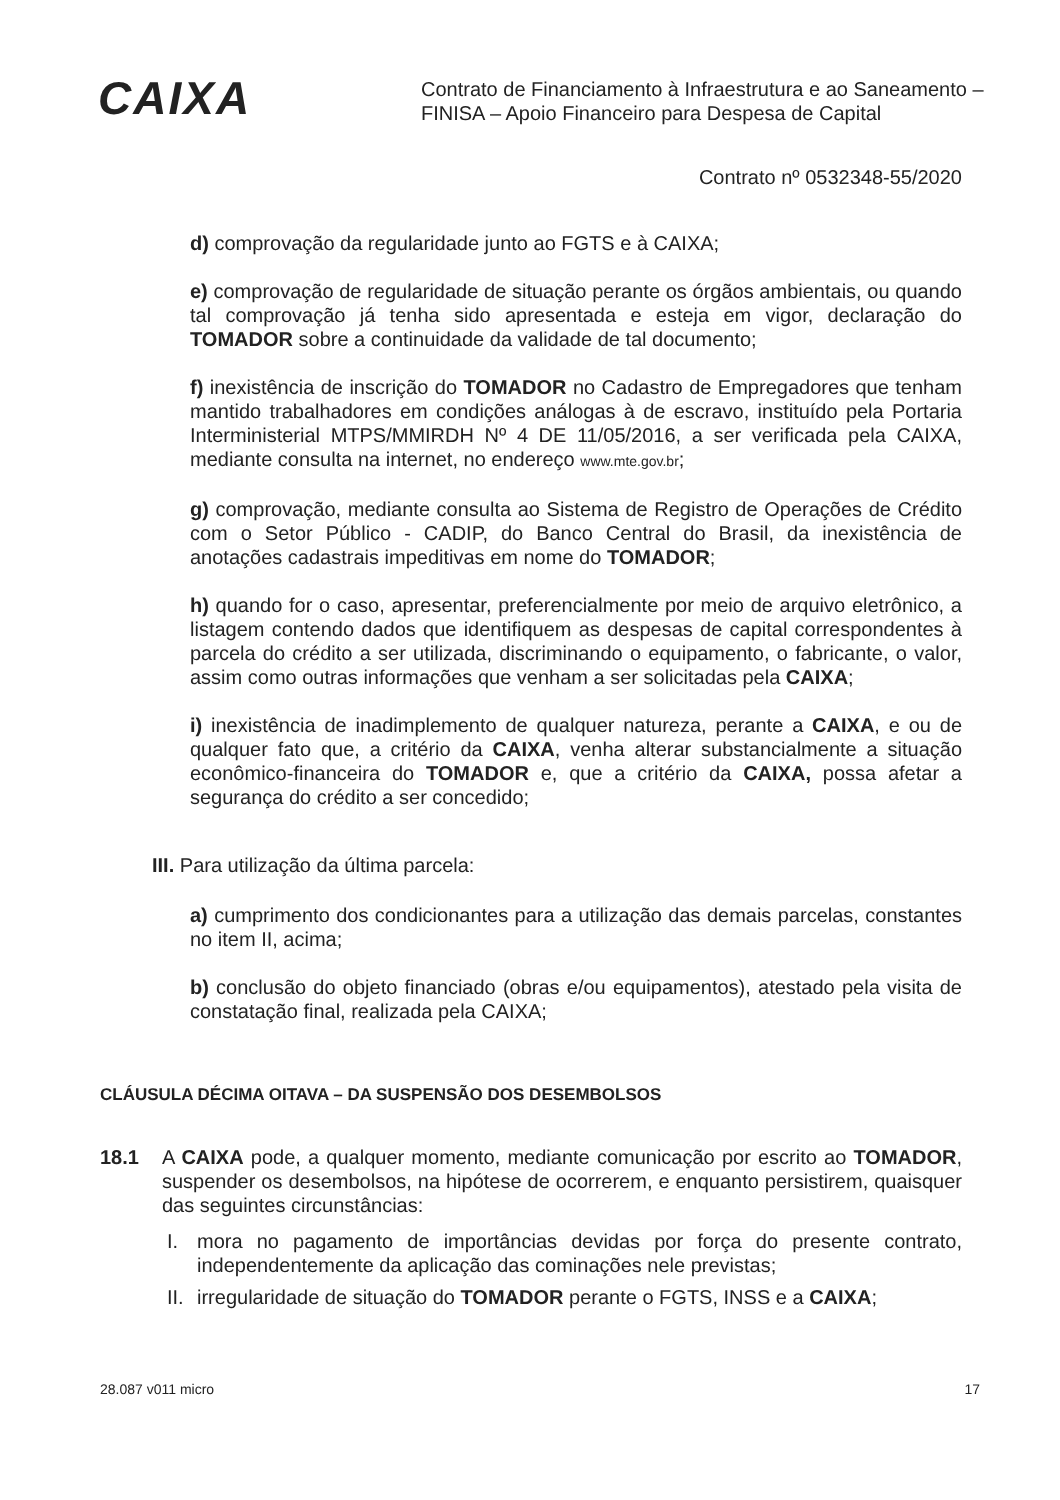CAIXA
Contrato de Financiamento à Infraestrutura e ao Saneamento –
FINISA – Apoio Financeiro para Despesa de Capital
Contrato nº 0532348-55/2020
d) comprovação da regularidade junto ao FGTS e à CAIXA;
e) comprovação de regularidade de situação perante os órgãos ambientais, ou quando tal comprovação já tenha sido apresentada e esteja em vigor, declaração do TOMADOR sobre a continuidade da validade de tal documento;
f) inexistência de inscrição do TOMADOR no Cadastro de Empregadores que tenham mantido trabalhadores em condições análogas à de escravo, instituído pela Portaria Interministerial MTPS/MMIRDH Nº 4 DE 11/05/2016, a ser verificada pela CAIXA, mediante consulta na internet, no endereço www.mte.gov.br;
g) comprovação, mediante consulta ao Sistema de Registro de Operações de Crédito com o Setor Público - CADIP, do Banco Central do Brasil, da inexistência de anotações cadastrais impeditivas em nome do TOMADOR;
h) quando for o caso, apresentar, preferencialmente por meio de arquivo eletrônico, a listagem contendo dados que identifiquem as despesas de capital correspondentes à parcela do crédito a ser utilizada, discriminando o equipamento, o fabricante, o valor, assim como outras informações que venham a ser solicitadas pela CAIXA;
i) inexistência de inadimplemento de qualquer natureza, perante a CAIXA, e ou de qualquer fato que, a critério da CAIXA, venha alterar substancialmente a situação econômico-financeira do TOMADOR e, que a critério da CAIXA, possa afetar a segurança do crédito a ser concedido;
III. Para utilização da última parcela:
a) cumprimento dos condicionantes para a utilização das demais parcelas, constantes no item II, acima;
b) conclusão do objeto financiado (obras e/ou equipamentos), atestado pela visita de constatação final, realizada pela CAIXA;
CLÁUSULA DÉCIMA OITAVA – DA SUSPENSÃO DOS DESEMBOLSOS
18.1 A CAIXA pode, a qualquer momento, mediante comunicação por escrito ao TOMADOR, suspender os desembolsos, na hipótese de ocorrerem, e enquanto persistirem, quaisquer das seguintes circunstâncias:
I. mora no pagamento de importâncias devidas por força do presente contrato, independentemente da aplicação das cominações nele previstas;
II.
irregularidade de situação do TOMADOR perante o FGTS, INSS e a CAIXA;
28.087 v011 micro 17